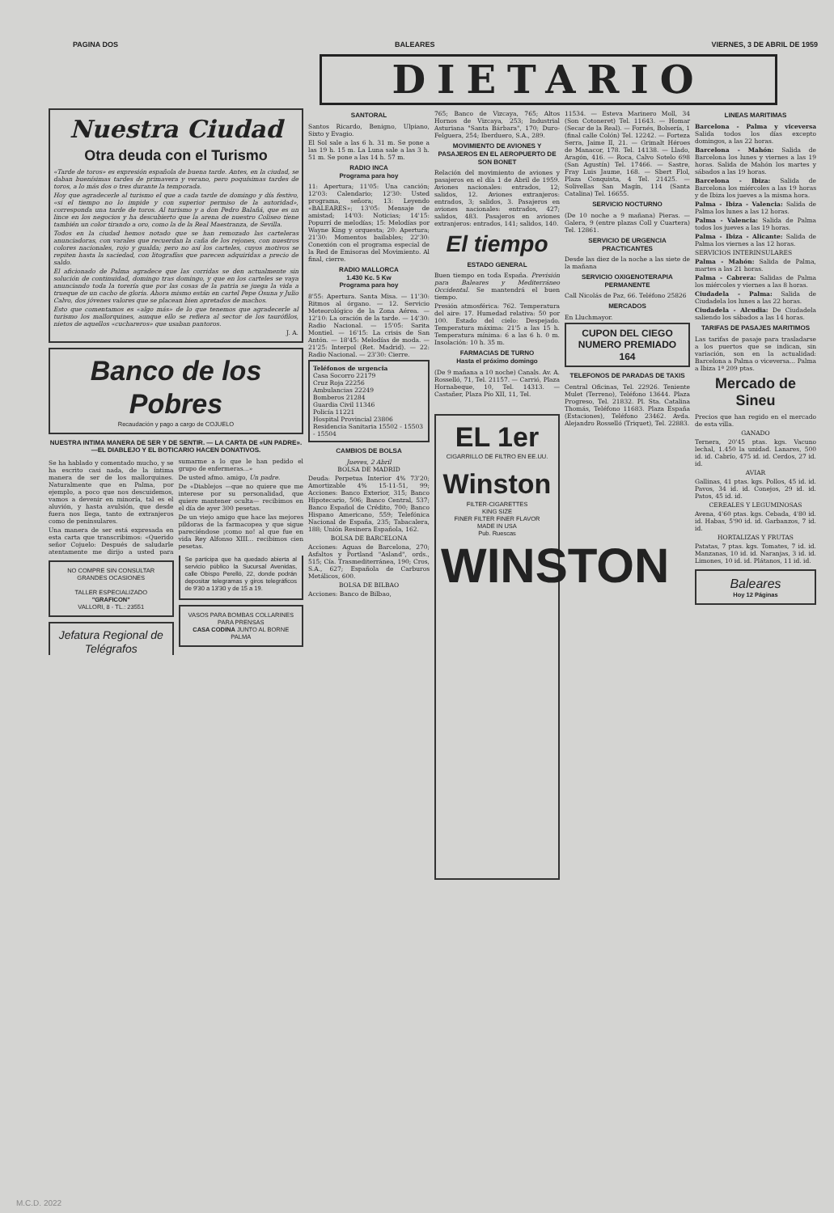PAGINA DOS BALEARES VIERNES, 3 DE ABRIL DE 1959
DIETARIO
Nuestra Ciudad
Otra deuda con el Turismo
«Tarde de toros» es expresión española de buena tarde. Antes, en la ciudad, se daban buenísimas tardes de primavera y verano, pero poquísimas tardes de toros, a lo más dos o tres durante la temporada.
Hoy que agradecerle al turismo el que a cada tarde de domingo y día festivo, «si el tiempo no lo impide y con superior permiso de la autoridad», corresponda una tarde de toros. Al turismo y a don Pedro Balañá, que es un lince en los negocios y ha descubierto que la arena de nuestro Coliseo tiene también un color tirando a oro, como la de la Real Maestranza, de Sevilla.
Todos en la ciudad hemos notado que se han remozado las carteleras anunciadoras, con varales que recuerdan la caña de los rejones, con nuestros colores nacionales, rojo y gualda; pero no así los carteles, cuyos motivos se repiten hasta la saciedad, con litografías que parecen adquiridas a precio de saldo.
El aficionado de Palma agradece que las corridas se den actualmente sin solución de continuidad, domingo tras domingo, y que en los carteles se vaya anunciando toda la torería que por las cosas de la patria se juega la vida a trueque de un cacho de gloria. Ahora mismo están en cartel Pepe Osuna y Julio Calvo, dos jóvenes valores que se placean bien apretados de machos.
Esto que comentamos es «algo más» de lo que tenemos que agradecerle al turismo los mallorquines, aunque ello se refiera al sector de los taurófilos, nietos de aquellos «cuchareros» que usaban pantoros.
J. A.
Banco de los Pobres
Recaudación y pago a cargo de COJUELO
NUESTRA INTIMA MANERA DE SER Y DE SENTIR. — LA CARTA DE «UN PADRE».—EL DIABLEJO Y EL BOTICARIO HACEN DONATIVOS.
Se ha hablado y comentado mucho, y se ha escrito casi nada, de la íntima manera de ser de los mallorquines. Naturalmente que en Palma, por ejemplo, a poco que nos descuidemos, vamos a devenir en minoría, tal es el aluvión, y hasta avulsión, que desde fuera nos llega, tanto de extranjeros como de peninsulares.
Una manera de ser está expresada en esta carta que transcribimos: «Querido señor Cojuelo: Después de saludarle atentamente me dirijo a usted para sumarme a lo que le han pedido el grupo de enfermeras...»
De usted afmo. amigo, Un padre.
De «Diablejos —que no quiere que me interese por su personalidad, que quiere mantener oculta— recibimos en el día de ayer 300 pesetas.
De un viejo amigo que hace las mejores píldoras de la farmacopea y que sigue pareciéndose ¡como no! al que fue en vida Rey Alfonso XIII... recibimos cien pesetas.
NO COMPRE SIN CONSULTAR
GRANDES OCASIONES
TALLER ESPECIALIZADO
"GRAFICON"
VALLORI, 8 - TL.: 23551
Jefatura Regional de Telégrafos
Se participa que ha quedado abierta al servicio público la Sucursal Avenidas, calle Obispo Perelló, 22, donde podrán depositar telegramas y giros telegráficos de 9'30 a 13'30 y de 15 a 19.
VASOS PARA BOMBAS COLLARINES PARA PRENSAS
CASA CODINA JUNTO AL BORNE PALMA
SANTORAL
Santos Ricardo, Benigno, Ulpiano, Sixto y Evagio.
El Sol sale a las 6 h. 31 m. Se pone a las 19 h. 15 m. La Luna sale a las 3 h. 51 m. Se pone a las 14 h. 57 m.
RADIO INCA
Programa para hoy
11: Apertura; 11'05: Una canción; 12'03: Calendario; 12'30: Usted programa, señora; 13: Leyendo «BALEARES»; 13'05: Mensaje de amistad; 14'03: Noticias; 14'15: Popurrí de melodías; 15: Melodías por Wayne King y orquesta; 20: Apertura; 21'30: Momentos bailables; 22'30: Conexión con el programa especial de la Red de Emisoras del Movimiento. Al final, cierre.
RADIO MALLORCA
1.430 Kc. 5 Kw
Programa para hoy
8'55: Apertura. Santa Misa. — 11'30: Ritmos al órgano. — 12. Servicio Meteorológico de la Zona Aérea. — 12'10: La oración de la tarde. — 14'30: Radio Nacional. — 15'05: Sarita Montiel. — 16'15: La crisis de San Antón. — 18'45: Melodías de moda. — 21'25: Interpol (Ret. Madrid). — 22: Radio Nacional. — 23'30: Cierre.
Teléfonos de urgencia
Casa Socorro 22179
Cruz Roja 22256
Ambulancias 22249
Bomberos 21284
Guardia Civil 11346
Policía 11221
Hospital Provincial 23806
Residencia Sanitaria 15502 - 15503 - 15504
CAMBIOS DE BOLSA
Jueves, 2 Abril
BOLSA DE MADRID
Deuda: Perpetua Interior 4% 73'20; Amortizable 4% 15-11-51, 99; Acciones: Banco Exterior, 315; Banco Hipotecario, 506; Banco Central, 537; Banco Español de Crédito, 700; Banco Hispano Americano, 559; Telefónica Nacional de España, 235; Tabacalera, 188; Unión Resinera Española, 162.
BOLSA DE BARCELONA
Acciones: Aguas de Barcelona, 270; Asfaltos y Portland "Asland", ords., 515; Cía. Trasmediterránea, 190; Cros, S.A., 627; Española de Carburos Metálicos, 600.
BOLSA DE BILBAO
Acciones: Banco de Bilbao,
765; Banco de Vizcaya, 765; Altos Hornos de Vizcaya, 253; Industrial Asturiana "Santa Bárbara", 170; Duro-Felguera, 254; Iberduero, S.A., 289.
MOVIMIENTO DE AVIONES Y PASAJEROS EN EL AEROPUERTO DE SON BONET
Relación del movimiento de aviones y pasajeros en el día 1 de Abril de 1959. Aviones nacionales: entrados, 12; salidos, 12. Aviones extranjeros: entrados, 3; salidos, 3. Pasajeros en aviones nacionales: entrados, 427; salidos, 483. Pasajeros en aviones extranjeros: entrados, 141; salidos, 140.
El tiempo
ESTADO GENERAL
Buen tiempo en toda España. Previsión para Baleares y Mediterráneo Occidental. Se mantendrá el buen tiempo.
Presión atmosférica: 762. Temperatura del aire: 17. Humedad relativa: 50 por 100. Estado del cielo: Despejado. Temperatura máxima: 21'5 a las 15 h. Temperatura mínima: 6 a las 6 h. 0 m. Insolación: 10 h. 35 m.
FARMACIAS DE TURNO
Hasta el próximo domingo
(De 9 mañana a 10 noche) Canals. Av. A. Rosselló, 71, Tel. 21157. — Carrió, Plaza Hornabeque, 10, Tel. 14313. — Castañer, Plaza Pío XII, 11, Tel.
EL 1er
CIGARRILLO DE FILTRO EN EE.UU.
Winston
FILTER-CIGARETTES
KING SIZE
FINER FILTER FINER FLAVOR
MADE IN USA
Pub. Ruescas
WINSTON
11534. — Esteva Marinero Moll, 34 (Son Cotoneret) Tel. 11643. — Homar (Secar de la Real). — Fornés, Bolsería, 1 (final calle Colón) Tel. 12242. — Forteza Serra, Jaime II, 21. — Grimalt Héroes de Manacor, 178. Tel. 14138. — Llado, Aragón, 416. — Roca, Calvo Sotelo 698 (San Agustín) Tel. 17466. — Sastre, Fray Luis Jaume, 168. — Sbert Flol, Plaza Conquista, 4 Tel. 21425. — Solivellas San Magín, 114 (Santa Catalina) Tel. 16655.
SERVICIO NOCTURNO
(De 10 noche a 9 mañana) Pieras. — Galera, 9 (entre plazas Coll y Cuartera) Tel. 12861.
SERVICIO DE URGENCIA PRACTICANTES
Desde las diez de la noche a las siete de la mañana
SERVICIO OXIGENOTERAPIA PERMANENTE
Call Nicolás de Paz, 66. Teléfono 25826
MERCADOS
En Lluchmayor.
CUPON DEL CIEGO
NUMERO PREMIADO 164
TELEFONOS DE PARADAS DE TAXIS
Central Oficinas, Tel. 22926. Teniente Mulet (Terreno), Teléfono 13644. Plaza Progreso, Tel. 21832. Pl. Sta. Catalina Thomás, Teléfono 11683. Plaza España (Estaciones), Teléfono 23462. Avda. Alejandro Rosselló (Triquet), Tel. 22883.
LINEAS MARITIMAS
Barcelona - Palma y viceversa Salida todos los días excepto domingos, a las 22 horas.
Barcelona - Mahón: Salida de Barcelona los lunes y viernes a las 19 horas. Salida de Mahón los martes y sábados a las 19 horas.
Barcelona - Ibiza: Salida de Barcelona los miércoles a las 19 horas y de Ibiza los jueves a la misma hora.
Palma - Ibiza - Valencia: Salida de Palma los lunes a las 12 horas.
Palma - Valencia: Salida de Palma todos los jueves a las 19 horas.
Palma - Ibiza - Alicante: Salida de Palma los viernes a las 12 horas.
SERVICIOS INTERINSULARES
Palma - Mahón: Salida de Palma, martes a las 21 horas.
Palma - Cabrera: Salidas de Palma los miércoles y viernes a las 8 horas.
Ciudadela - Palma: Salida de Ciudadela los lunes a las 22 horas.
Ciudadela - Alcudia: De Ciudadela saliendo los sábados a las 14 horas.
TARIFAS DE PASAJES MARITIMOS
Las tarifas de pasaje para trasladarse a los puertos que se indican, sin variación, son en la actualidad: Barcelona a Palma o viceversa... Palma a Ibiza 1ª 209 ptas.
Mercado de Sineu
Precios que han regido en el mercado de esta villa.
GANADO
Ternera, 20'45 ptas. kgs. Vacuno lechal, 1.450 la unidad. Lanares, 500 id. id. Cabrío, 475 id. id. Cerdos, 27 id. id.
AVIAR
Gallinas, 41 ptas. kgs. Pollos, 45 id. id. Pavos, 34 id. id. Conejos, 29 id. id. Patos, 45 id. id.
CEREALES Y LEGUMINOSAS
Avena, 4'60 ptas. kgs. Cebada, 4'80 id. id. Habas, 5'90 id. id. Garbanzos, 7 id. id.
HORTALIZAS Y FRUTAS
Patatas, 7 ptas. kgs. Tomates, 7 id. id. Manzanas, 10 id. id. Naranjas, 3 id. id. Limones, 10 id. id. Plátanos, 11 id. id.
Baleares
Hoy 12 Páginas
M.C.D. 2022